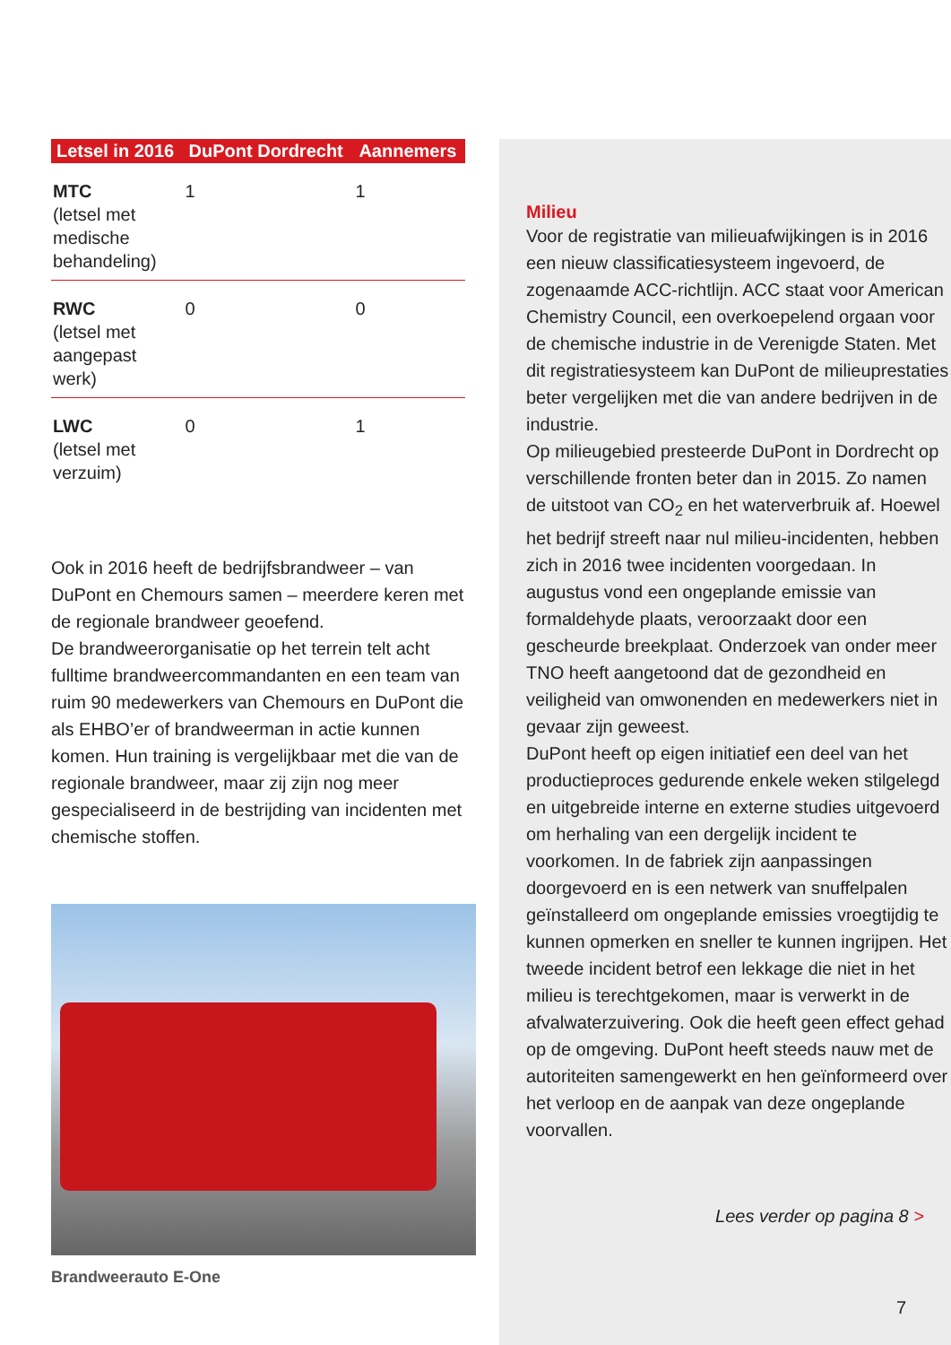| Letsel in 2016 | DuPont Dordrecht | Aannemers |
| --- | --- | --- |
| MTC (letsel met medische behandeling) | 1 | 1 |
| RWC (letsel met aangepast werk) | 0 | 0 |
| LWC (letsel met verzuim) | 0 | 1 |
Ook in 2016 heeft de bedrijfsbrandweer – van DuPont en Chemours samen – meerdere keren met de regionale brandweer geoefend.
De brandweerorganisatie op het terrein telt acht fulltime brandweercommandanten en een team van ruim 90 medewerkers van Chemours en DuPont die als EHBO’er of brandweerman in actie kunnen komen. Hun training is vergelijkbaar met die van de regionale brandweer, maar zij zijn nog meer gespecialiseerd in de bestrijding van incidenten met chemische stoffen.
Brandweerauto E-One
Milieu
Voor de registratie van milieuafwijkingen is in 2016 een nieuw classificatiesysteem ingevoerd, de zogenaamde ACC-richtlijn. ACC staat voor American Chemistry Council, een overkoepelend orgaan voor de chemische industrie in de Verenigde Staten. Met dit registratiesysteem kan DuPont de milieuprestaties beter vergelijken met die van andere bedrijven in de industrie.
Op milieugebied presteerde DuPont in Dordrecht op verschillende fronten beter dan in 2015. Zo namen de uitstoot van CO<sub>2</sub> en het waterverbruik af. Hoewel het bedrijf streeft naar nul milieu-incidenten, hebben zich in 2016 twee incidenten voorgedaan. In augustus vond een ongeplande emissie van formaldehyde plaats, veroorzaakt door een gescheurde breekplaat. Onderzoek van onder meer TNO heeft aangetoond dat de gezondheid en veiligheid van omwonenden en medewerkers niet in gevaar zijn geweest.
DuPont heeft op eigen initiatief een deel van het productieproces gedurende enkele weken stilgelegd en uitgebreide interne en externe studies uitgevoerd om herhaling van een dergelijk incident te voorkomen. In de fabriek zijn aanpassingen doorgevoerd en is een netwerk van snuffelpalen geïnstalleerd om ongeplande emissies vroegtijdig te kunnen opmerken en sneller te kunnen ingrijpen. Het tweede incident betrof een lekkage die niet in het milieu is terechtgekomen, maar is verwerkt in de afvalwaterzuivering. Ook die heeft geen effect gehad op de omgeving. DuPont heeft steeds nauw met de autoriteiten samengewerkt en hen geïnformeerd over het verloop en de aanpak van deze ongeplande voorvallen.
Lees verder op pagina 8 >
7